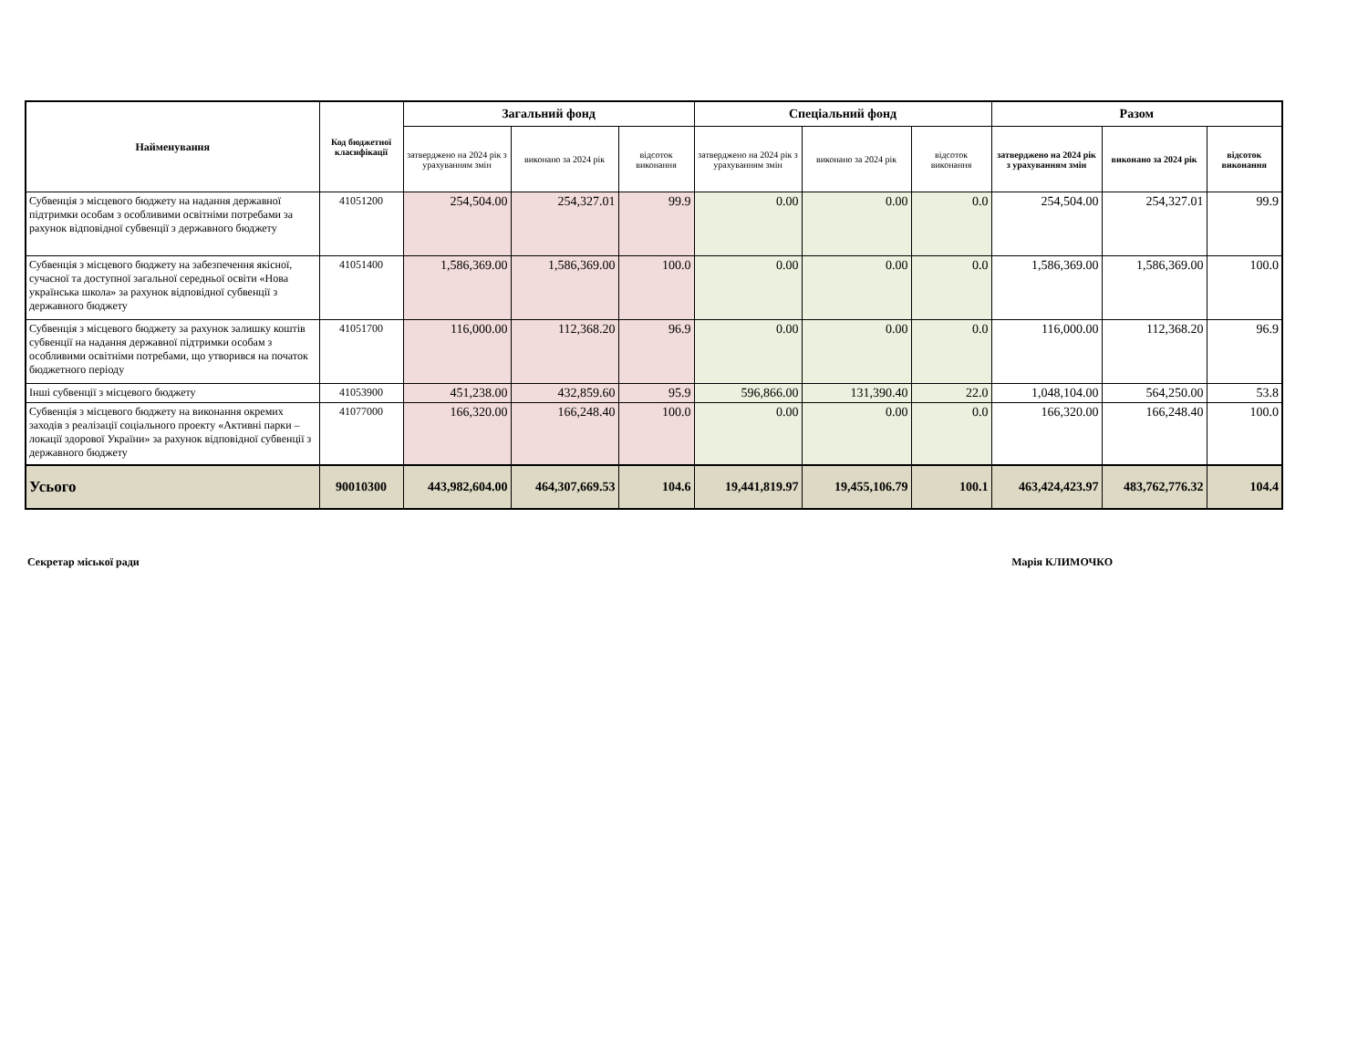| Найменування | Код бюджетної класифікації | Загальний фонд | | | Спеціальний фонд | | | Разом | | |
| --- | --- | --- | --- | --- | --- | --- | --- | --- | --- | --- |
| | | затверджено на 2024 рік з урахуванням змін | виконано за 2024 рік | відсоток виконання | затверджено на 2024 рік з урахуванням змін | виконано за 2024 рік | відсоток виконання | затверджено на 2024 рік з урахуванням змін | виконано за 2024 рік | відсоток виконання |
| Субвенція з місцевого бюджету на надання державної підтримки особам з особливими освітніми потребами за рахунок відповідної субвенції з державного бюджету | 41051200 | 254,504.00 | 254,327.01 | 99.9 | 0.00 | 0.00 | 0.0 | 254,504.00 | 254,327.01 | 99.9 |
| Субвенція з місцевого бюджету на забезпечення якісної, сучасної та доступної загальної середньої освіти «Нова українська школа» за рахунок відповідної субвенції з державного бюджету | 41051400 | 1,586,369.00 | 1,586,369.00 | 100.0 | 0.00 | 0.00 | 0.0 | 1,586,369.00 | 1,586,369.00 | 100.0 |
| Субвенція з місцевого бюджету за рахунок залишку коштів субвенції на надання державної підтримки особам з особливими освітніми потребами, що утворився на початок бюджетного періоду | 41051700 | 116,000.00 | 112,368.20 | 96.9 | 0.00 | 0.00 | 0.0 | 116,000.00 | 112,368.20 | 96.9 |
| Інші субвенції з місцевого бюджету | 41053900 | 451,238.00 | 432,859.60 | 95.9 | 596,866.00 | 131,390.40 | 22.0 | 1,048,104.00 | 564,250.00 | 53.8 |
| Субвенція з місцевого бюджету на виконання окремих заходів з реалізації соціального проекту «Активні парки – локації здорової України» за рахунок відповідної субвенції з державного бюджету | 41077000 | 166,320.00 | 166,248.40 | 100.0 | 0.00 | 0.00 | 0.0 | 166,320.00 | 166,248.40 | 100.0 |
| Усього | 90010300 | 443,982,604.00 | 464,307,669.53 | 104.6 | 19,441,819.97 | 19,455,106.79 | 100.1 | 463,424,423.97 | 483,762,776.32 | 104.4 |
Секретар міської ради Марія КЛИМОЧКО